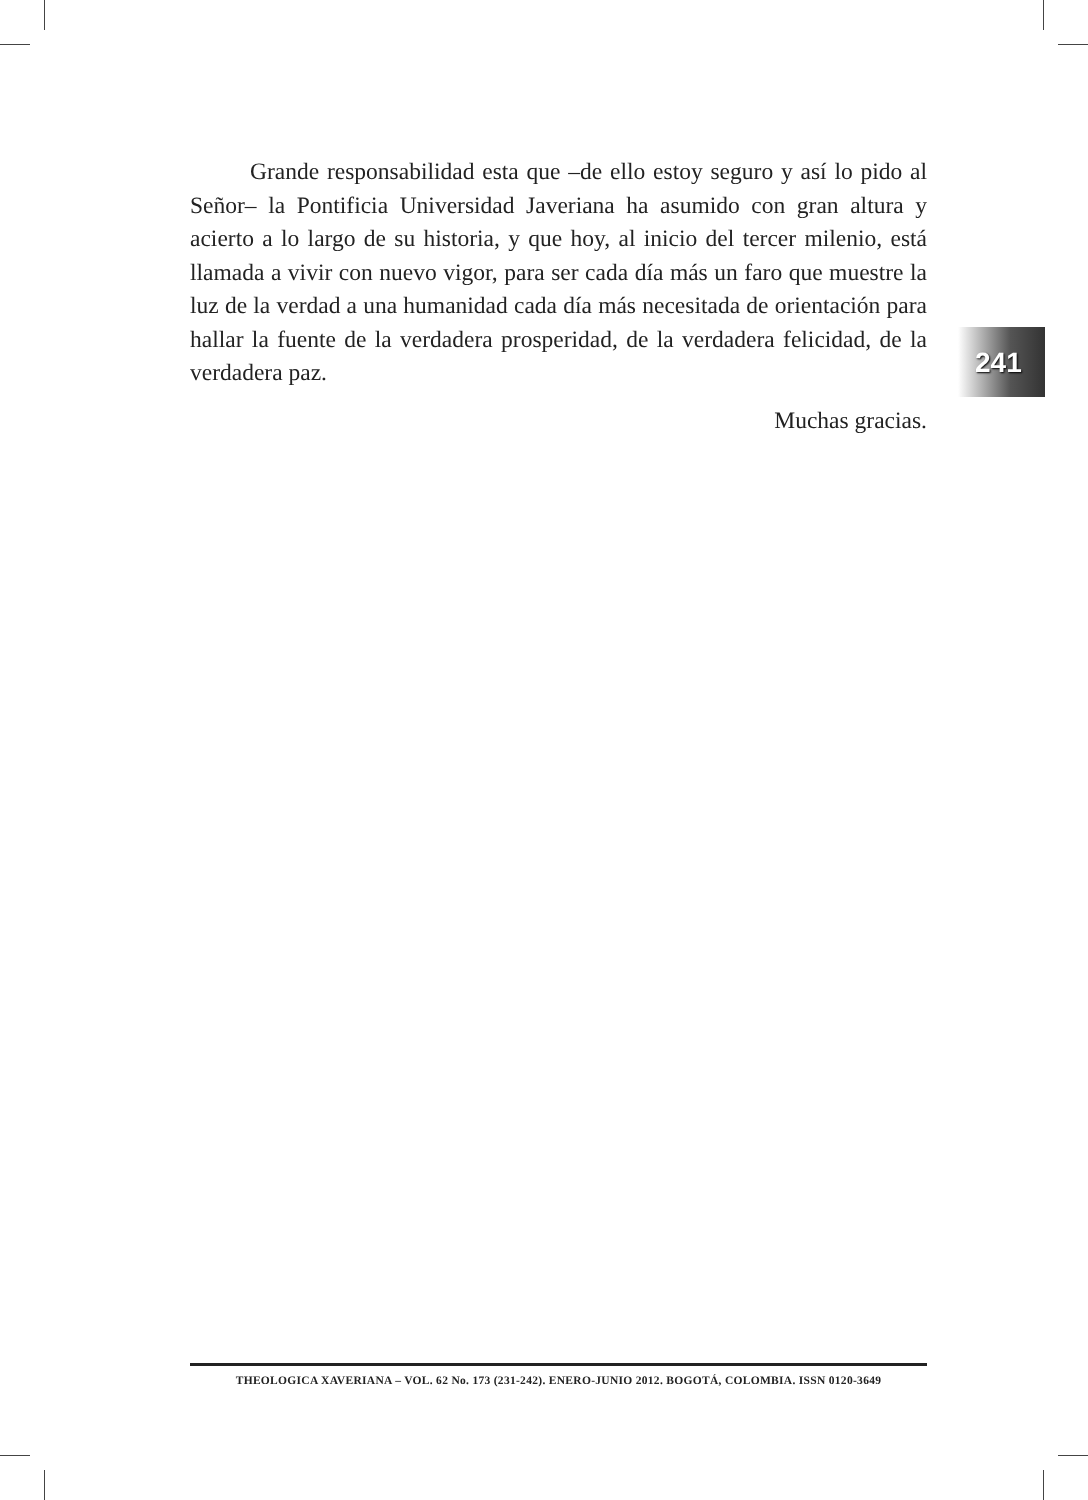Grande responsabilidad esta que –de ello estoy seguro y así lo pido al Señor– la Pontificia Universidad Javeriana ha asumido con gran altura y acierto a lo largo de su historia, y que hoy, al inicio del tercer milenio, está llamada a vivir con nuevo vigor, para ser cada día más un faro que muestre la luz de la verdad a una humanidad cada día más necesitada de orientación para hallar la fuente de la verdadera prosperidad, de la verdadera felicidad, de la verdadera paz.
Muchas gracias.
241
THEOLOGICA XAVERIANA – VOL. 62 No. 173 (231-242). ENERO-JUNIO 2012. BOGOTÁ, COLOMBIA. ISSN 0120-3649